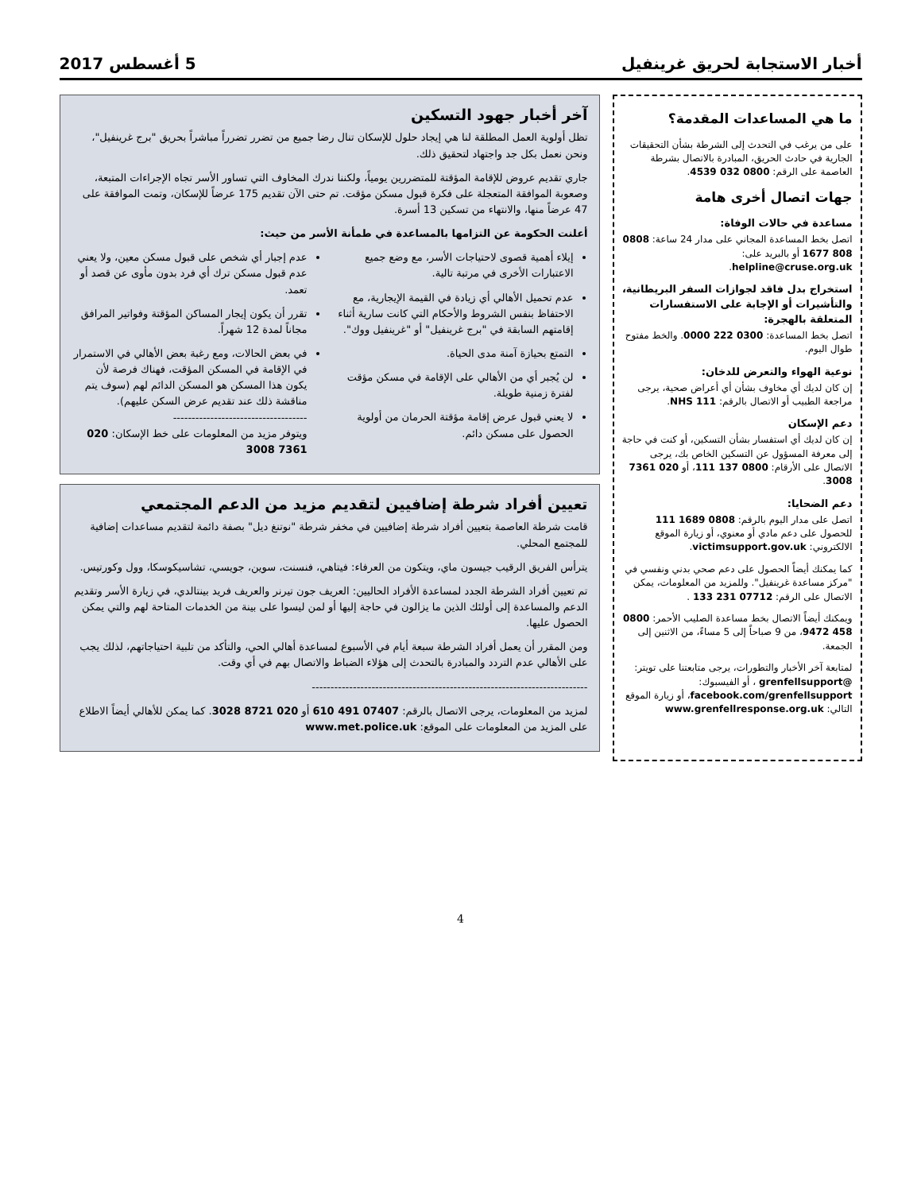أخبار الاستجابة لحريق غرينفيل 5 أغسطس 2017
ما هي المساعدات المقدمة؟
على من يرغب في التحدث إلى الشرطة بشأن التحقيقات الجارية في حادث الحريق، المبادرة بالاتصال بشرطة العاصمة على الرقم: 0800 032 4539.
جهات اتصال أخرى هامة
مساعدة في حالات الوفاة:
اتصل بخط المساعدة المجاني على مدار 24 ساعة: 0808 808 1677 أو بالبريد على: helpline@cruse.org.uk.
استخراج بدل فاقد لجوازات السفر البريطانية، والتأشيرات أو الإجابة على الاستفسارات المتعلقة بالهجرة:
اتصل بخط المساعدة: 0300 222 0000. والخط مفتوح طوال اليوم.
نوعية الهواء والتعرض للدخان:
إن كان لديك أي مخاوف بشأن أي أعراض صحية، يرجى مراجعة الطبيب أو الاتصال بالرقم: NHS 111.
دعم الإسكان
إن كان لديك أي استفسار بشأن التسكين، أو كنت في حاجة إلى معرفة المسؤول عن التسكين الخاص بك، يرجى الاتصال على الأرقام: 0800 137 111، أو 020 7361 3008.
دعم الضحايا:
اتصل على مدار اليوم بالرقم: 0808 1689 111 للحصول على دعم مادي أو معنوي، أو زيارة الموقع الالكتروني: victimsupport.gov.uk.
كما يمكنك أيضاً الحصول على دعم صحي بدني ونفسي في "مركز مساعدة غرينفيل". وللمزيد من المعلومات، يمكن الاتصال على الرقم: 07712 231 133 .
ويمكنك أيضاً الاتصال بخط مساعدة الصليب الأحمر: 0800 458 9472، من 9 صباحاً إلى 5 مساءً، من الاثنين إلى الجمعة.
لمتابعة آخر الأخبار والتطورات، يرجى متابعتنا على تويتر: @grenfellsupport ، أو الفيسبوك: facebook.com/grenfellsupport، أو زيارة الموقع التالي: www.grenfellresponse.org.uk
آخر أخبار جهود التسكين
تظل أولوية العمل المطلقة لنا هي إيجاد حلول للإسكان تنال رضا جميع من تضرر تضرراً مباشراً بحريق "برج غرينفيل"، ونحن نعمل بكل جد واجتهاد لتحقيق ذلك.
جاري تقديم عروض للإقامة المؤقتة للمتضررين يومياً، ولكننا ندرك المخاوف التي تساور الأسر تجاه الإجراءات المتبعة، وصعوبة الموافقة المتعجلة على فكرة قبول مسكن مؤقت. تم حتى الآن تقديم 175 عرضاً للإسكان، وتمت الموافقة على 47 عرضاً منها، والانتهاء من تسكين 13 أسرة.
أعلنت الحكومة عن التزامها بالمساعدة في طمأنة الأسر من حيث:
إيلاء أهمية قصوى لاحتياجات الأسر، مع وضع جميع الاعتبارات الأخرى في مرتبة تالية.
عدم تحميل الأهالي أي زيادة في القيمة الإيجارية، مع الاحتفاظ بنفس الشروط والأحكام التي كانت سارية أثناء إقامتهم السابقة في "برج غرينفيل" أو "غرينفيل ووك".
التمتع بحيازة آمنة مدى الحياة.
لن يُجبر أي من الأهالي على الإقامة في مسكن مؤقت لفترة زمنية طويلة.
لا يعني قبول عرض إقامة مؤقتة الحرمان من أولوية الحصول على مسكن دائم.
عدم إجبار أي شخص على قبول مسكن معين، ولا يعني عدم قبول مسكن ترك أي فرد بدون مأوى عن قصد أو تعمد.
تقرر أن يكون إيجار المساكن المؤقتة وفواتير المرافق مجاناً لمدة 12 شهراً.
في بعض الحالات، ومع رغبة بعض الأهالي في الاستمرار في الإقامة في المسكن المؤقت، فهناك فرصة لأن يكون هذا المسكن هو المسكن الدائم لهم (سوف يتم مناقشة ذلك عند تقديم عرض السكن عليهم).
------------------------------------
ويتوفر مزيد من المعلومات على خط الإسكان: 020 7361 3008
تعيين أفراد شرطة إضافيين لتقديم مزيد من الدعم المجتمعي
قامت شرطة العاصمة بتعيين أفراد شرطة إضافيين في مخفر شرطة "نوتنغ ديل" بصفة دائمة لتقديم مساعدات إضافية للمجتمع المحلي.
يترأس الفريق الرقيب جيسون ماي، ويتكون من العرفاء: فيتاهي، فنسنت، سوين، جويسي، تشاسيكوسكا، وول وكورتيس.
تم تعيين أفراد الشرطة الجدد لمساعدة الأفراد الحاليين: العريف جون تيرنر والعريف فريد بينتالدي، في زيارة الأسر وتقديم الدعم والمساعدة إلى أولئك الذين ما يزالون في حاجة إليها أو لمن ليسوا على بينة من الخدمات المتاحة لهم والتي يمكن الحصول عليها.
ومن المقرر أن يعمل أفراد الشرطة سبعة أيام في الأسبوع لمساعدة أهالي الحي، والتأكد من تلبية احتياجاتهم، لذلك يجب على الأهالي عدم التردد والمبادرة بالتحدث إلى هؤلاء الضباط والاتصال بهم في أي وقت.
--------------------------------------------------------------------------
لمزيد من المعلومات، يرجى الاتصال بالرقم: 07407 491 610 أو 020 8721 3028. كما يمكن للأهالي أيضاً الاطلاع على المزيد من المعلومات على الموقع: www.met.police.uk
4